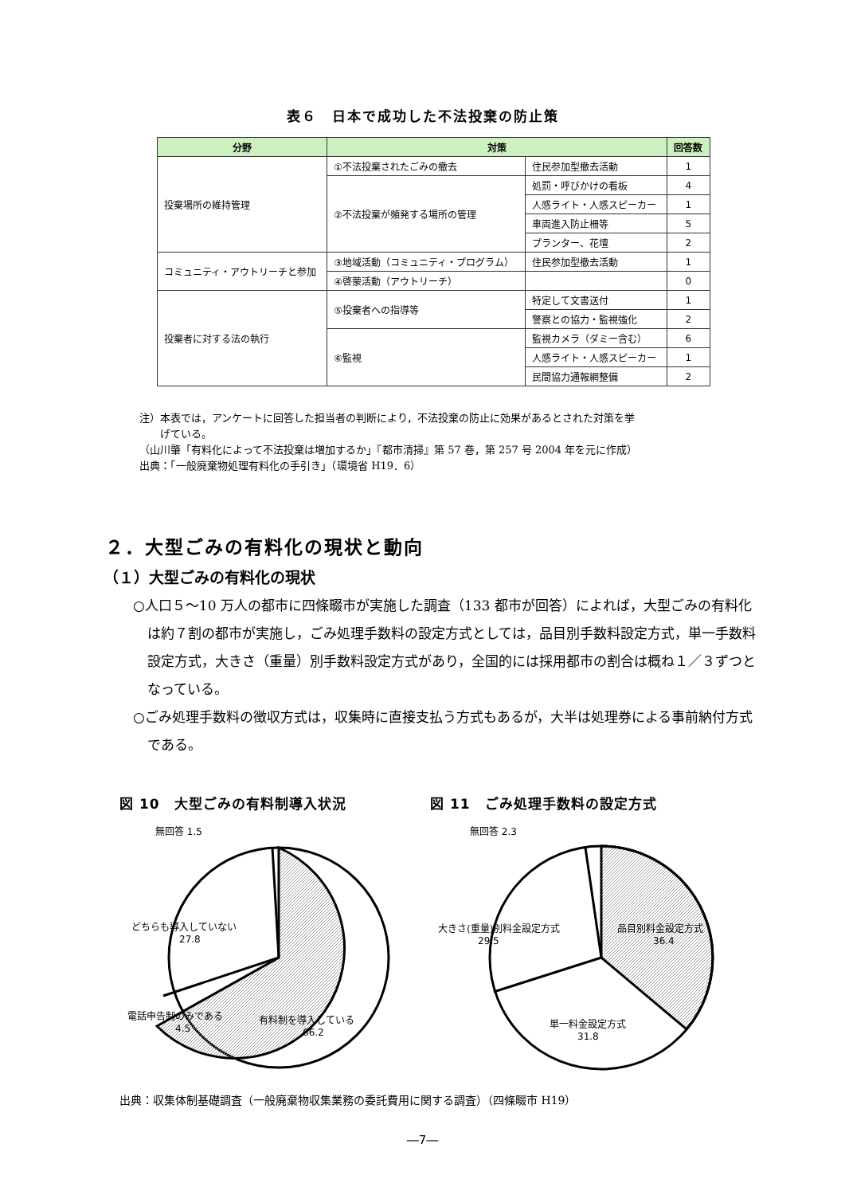表６　日本で成功した不法投棄の防止策
| 分野 | 対策 | | 回答数 |
| --- | --- | --- | --- |
| 投棄場所の維持管理 | ①不法投棄されたごみの撤去 | 住民参加型撤去活動 | 1 |
| | ②不法投棄が頻発する場所の管理 | 処罰・呼びかけの看板 | 4 |
| | | 人感ライト・人感スピーカー | 1 |
| | | 車両進入防止柵等 | 5 |
| | | プランター、花壇 | 2 |
| コミュニティ・アウトリーチと参加 | ③地域活動（コミュニティ・プログラム） | 住民参加型撤去活動 | 1 |
| | ④啓蒙活動（アウトリーチ） | | 0 |
| 投棄者に対する法の執行 | ⑤投棄者への指導等 | 特定して文書送付 | 1 |
| | | 警察との協力・監視強化 | 2 |
| | ⑥監視 | 監視カメラ（ダミー含む） | 6 |
| | | 人感ライト・人感スピーカー | 1 |
| | | 民間協力通報網整備 | 2 |
注）本表では，アンケートに回答した担当者の判断により，不法投棄の防止に効果があるとされた対策を挙
　　げている。
（山川肇「有料化によって不法投棄は増加するか」『都市清掃』第 57 巻，第 257 号 2004 年を元に作成）
出典：「一般廃棄物処理有料化の手引き」（環境省 H19．6）
２．大型ごみの有料化の現状と動向
（１）大型ごみの有料化の現状
○人口５～10 万人の都市に四條畷市が実施した調査（133 都市が回答）によれば，大型ごみの有料化は約７割の都市が実施し，ごみ処理手数料の設定方式としては，品目別手数料設定方式，単一手数料設定方式，大きさ（重量）別手数料設定方式があり，全国的には採用都市の割合は概ね１／３ずつとなっている。
○ごみ処理手数料の徴収方式は，収集時に直接支払う方式もあるが，大半は処理券による事前納付方式である。
図 10　大型ごみの有料制導入状況
無回答 1.5
どちらも導入していない
27.8
電話申告制のみである
4.5
有料制を導入している
66.2
図 11　ごみ処理手数料の設定方式
無回答 2.3
大きさ(重量)別料金設定方式
29.5
品目別料金設定方式
36.4
単一料金設定方式
31.8
出典：収集体制基礎調査（一般廃棄物収集業務の委託費用に関する調査）（四條畷市 H19）
―7―